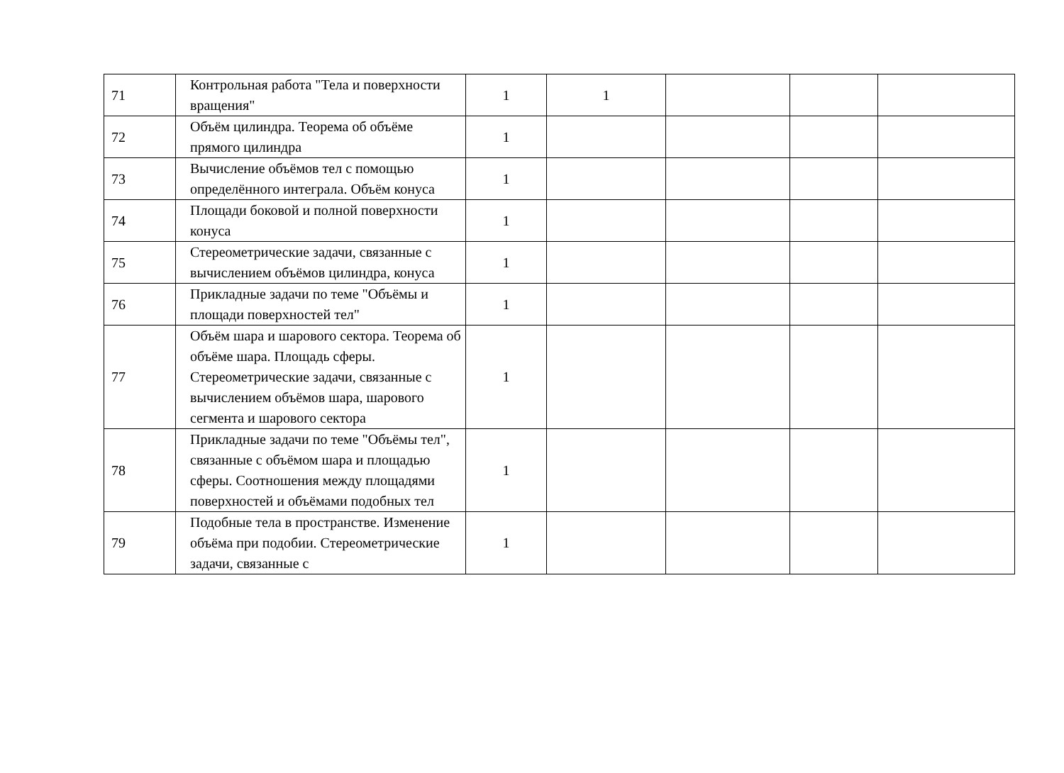| 71 | Контрольная работа "Тела и поверхности вращения" | 1 | 1 | | | |
| 72 | Объём цилиндра. Теорема об объёме прямого цилиндра | 1 | | | | |
| 73 | Вычисление объёмов тел с помощью определённого интеграла. Объём конуса | 1 | | | | |
| 74 | Площади боковой и полной поверхности конуса | 1 | | | | |
| 75 | Стереометрические задачи, связанные с вычислением объёмов цилиндра, конуса | 1 | | | | |
| 76 | Прикладные задачи по теме "Объёмы и площади поверхностей тел" | 1 | | | | |
| 77 | Объём шара и шарового сектора. Теорема об объёме шара. Площадь сферы. Стереометрические задачи, связанные с вычислением объёмов шара, шарового сегмента и шарового сектора | 1 | | | | |
| 78 | Прикладные задачи по теме "Объёмы тел", связанные с объёмом шара и площадью сферы. Соотношения между площадями поверхностей и объёмами подобных тел | 1 | | | | |
| 79 | Подобные тела в пространстве. Изменение объёма при подобии. Стереометрические задачи, связанные с | 1 | | | | |